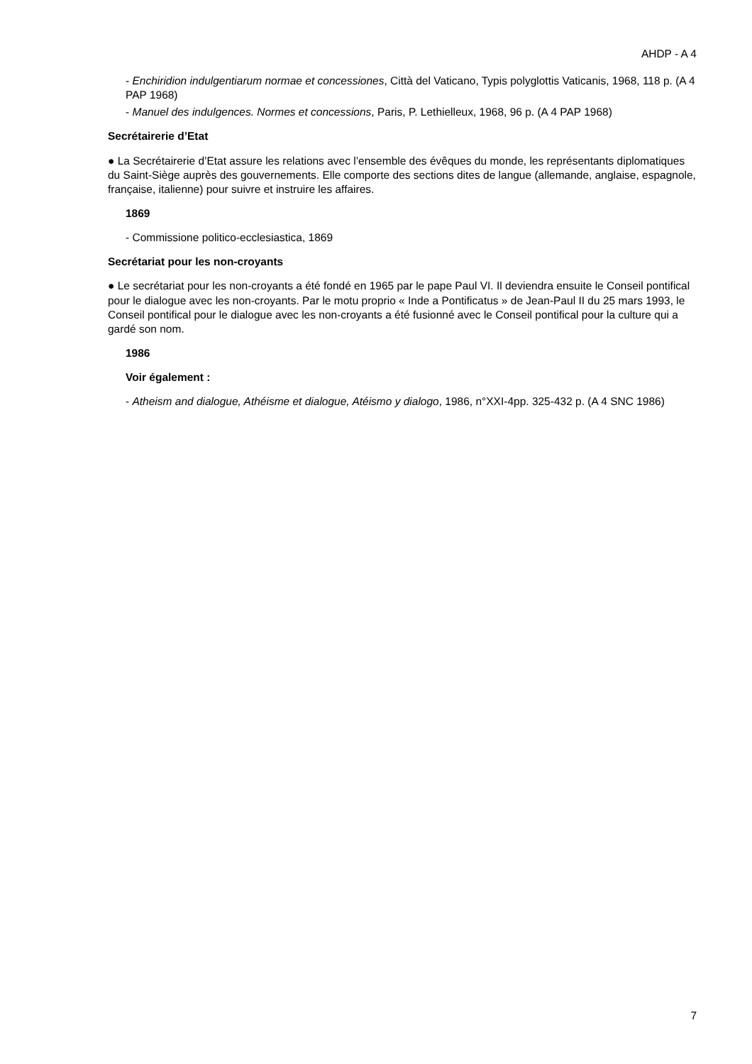AHDP - A 4
- Enchiridion indulgentiarum normae et concessiones, Città del Vaticano, Typis polyglottis Vaticanis, 1968, 118 p. (A 4 PAP 1968)
- Manuel des indulgences. Normes et concessions, Paris, P. Lethielleux, 1968, 96 p. (A 4 PAP 1968)
Secrétairerie d’Etat
● La Secrétairerie d’Etat assure les relations avec l’ensemble des évêques du monde, les représentants diplomatiques du Saint-Siège auprès des gouvernements. Elle comporte des sections dites de langue (allemande, anglaise, espagnole, française, italienne) pour suivre et instruire les affaires.
1869
- Commissione politico-ecclesiastica, 1869
Secrétariat pour les non-croyants
● Le secrétariat pour les non-croyants a été fondé en 1965 par le pape Paul VI. Il deviendra ensuite le Conseil pontifical pour le dialogue avec les non-croyants. Par le motu proprio « Inde a Pontificatus » de Jean-Paul II du 25 mars 1993, le Conseil pontifical pour le dialogue avec les non-croyants a été fusionné avec le Conseil pontifical pour la culture qui a gardé son nom.
1986
Voir également :
- Atheism and dialogue, Athéisme et dialogue, Atéismo y dialogo, 1986, n°XXI-4pp. 325-432 p. (A 4 SNC 1986)
7